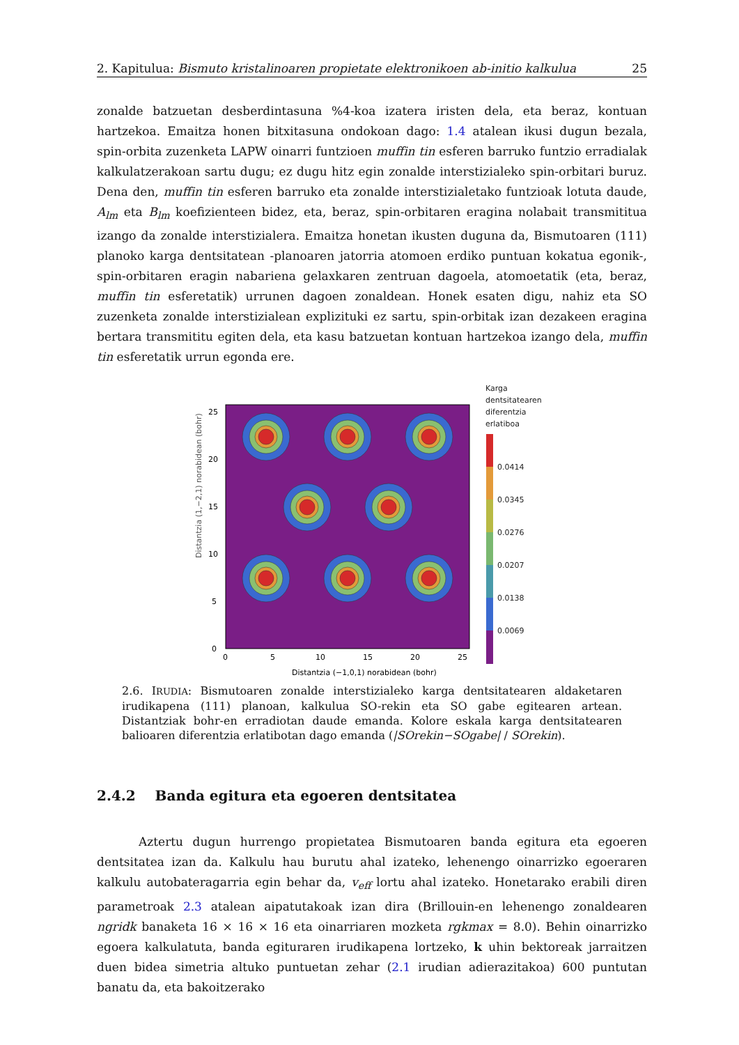2. Kapitulua: Bismuto kristalinoaren propietate elektronikoen ab-initio kalkulua 25
zonalde batzuetan desberdintasuna %4-koa izatera iristen dela, eta beraz, kontuan hartzekoa. Emaitza honen bitxitasuna ondokoan dago: 1.4 atalean ikusi dugun bezala, spin-orbita zuzenketa LAPW oinarri funtzioen muffin tin esferen barruko funtzio erradialak kalkulatzerakoan sartu dugu; ez dugu hitz egin zonalde interstizialeko spin-orbitari buruz. Dena den, muffin tin esferen barruko eta zonalde interstizialetako funtzioak lotuta daude, A<sub>lm</sub> eta B<sub>lm</sub> koefizienteen bidez, eta, beraz, spin-orbitaren eragina nolabait transmititua izango da zonalde interstizialera. Emaitza honetan ikusten duguna da, Bismutoaren (111) planoko karga dentsitatean -planoaren jatorria atomoen erdiko puntuan kokatua egonik-, spin-orbitaren eragin nabariena gelaxkaren zentruan dagoela, atomoetatik (eta, beraz, muffin tin esferetatik) urrunen dagoen zonaldean. Honek esaten digu, nahiz eta SO zuzenketa zonalde interstizialean explizituki ez sartu, spin-orbitak izan dezakeen eragina bertara transmititu egiten dela, eta kasu batzuetan kontuan hartzekoa izango dela, muffin tin esferetatik urrun egonda ere.
Distantzia (1,−2,1) norabidean (bohr)
0
5
10
15
20
25
0
5
10
15
20
25
Distantzia (−1,0,1) norabidean (bohr)
Karga
dentsitatearen
diferentzia
erlatiboa
0.0414
0.0345
0.0276
0.0207
0.0138
0.0069
2.6. IRUDIA: Bismutoaren zonalde interstizialeko karga dentsitatearen aldaketaren irudikapena (111) planoan, kalkulua SO-rekin eta SO gabe egitearen artean. Distantziak bohr-en erradiotan daude emanda. Kolore eskala karga dentsitatearen balioaren diferentzia erlatibotan dago emanda (|SOrekin−SOgabe| / SOrekin).
2.4.2 Banda egitura eta egoeren dentsitatea
Aztertu dugun hurrengo propietatea Bismutoaren banda egitura eta egoeren dentsitatea izan da. Kalkulu hau burutu ahal izateko, lehenengo oinarrizko egoeraren kalkulu autobateragarria egin behar da, v<sub>eff</sub> lortu ahal izateko. Honetarako erabili diren parametroak 2.3 atalean aipatutakoak izan dira (Brillouin-en lehenengo zonaldearen ngridk banaketa 16 × 16 × 16 eta oinarriaren mozketa rgkmax = 8.0). Behin oinarrizko egoera kalkulatuta, banda egituraren irudikapena lortzeko, k uhin bektoreak jarraitzen duen bidea simetria altuko puntuetan zehar (2.1 irudian adierazitakoa) 600 puntutan banatu da, eta bakoitzerako